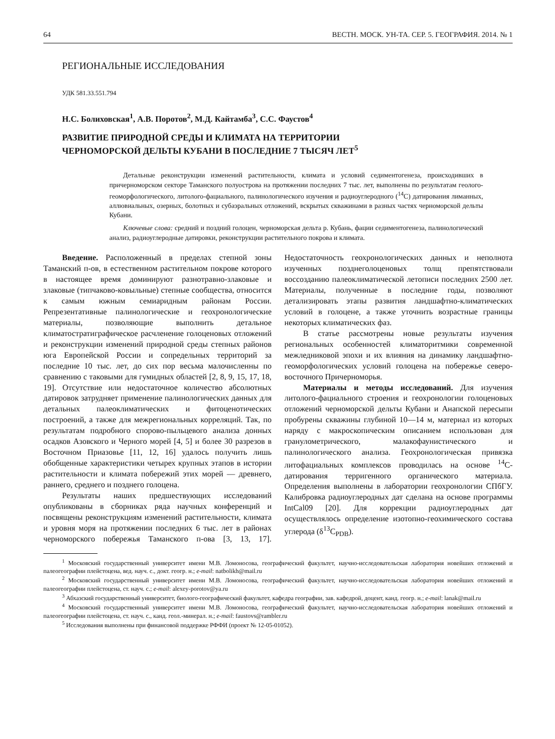64 ВЕСТН. МОСК. УН-ТА. СЕР. 5. ГЕОГРАФИЯ. 2014. № 1
РЕГИОНАЛЬНЫЕ ИССЛЕДОВАНИЯ
УДК 581.33.551.794
Н.С. Болиховская<sup>1</sup>, А.В. Поротов<sup>2</sup>, М.Д. Кайтамба<sup>3</sup>, С.С. Фаустов<sup>4</sup>
РАЗВИТИЕ ПРИРОДНОЙ СРЕДЫ И КЛИМАТА НА ТЕРРИТОРИИ
ЧЕРНОМОРСКОЙ ДЕЛЬТЫ КУБАНИ В ПОСЛЕДНИЕ 7 ТЫСЯЧ ЛЕТ<sup>5</sup>
Детальные реконструкции изменений растительности, климата и условий седиментогенеза, происходивших в причерноморском секторе Таманского полуострова на протяжении последних 7 тыс. лет, выполнены по результатам геолого-геоморфологического, литолого-фациального, палинологического изучения и радиоуглеродного (<sup>14</sup>C) датирования лиманных, аллювиальных, озерных, болотных и субаэральных отложений, вскрытых скважинами в разных частях черноморской дельты Кубани.
Ключевые слова: средний и поздний голоцен, черноморская дельта р. Кубань, фации седиментогенеза, палинологический анализ, радиоуглеродные датировки, реконструкции растительного покрова и климата.
Введение. Расположенный в пределах степной зоны Таманский п-ов, в естественном растительном покрове которого в настоящее время доминируют разнотравно-злаковые и злаковые (типчаково-ковыльные) степные сообщества, относится к самым южным семиаридным районам России. Репрезентативные палинологические и геохронологические материалы, позволяющие выполнить детальное климатостратиграфическое расчленение голоценовых отложений и реконструкции изменений природной среды степных районов юга Европейской России и сопредельных территорий за последние 10 тыс. лет, до сих пор весьма малочисленны по сравнению с таковыми для гумидных областей [2, 8, 9, 15, 17, 18, 19]. Отсутствие или недостаточное количество абсолютных датировок затрудняет применение палинологических данных для детальных палеоклиматических и фитоценотических построений, а также для межрегиональных корреляций. Так, по результатам подробного спорово-пыльцевого анализа донных осадков Азовского и Черного морей [4, 5] и более 30 разрезов в Восточном Приазовье [11, 12, 16] удалось получить лишь обобщенные характеристики четырех крупных этапов в истории растительности и климата побережий этих морей — древнего, раннего, среднего и позднего голоцена.
Результаты наших предшествующих исследований опубликованы в сборниках ряда научных конференций и посвящены реконструкциям изменений растительности, климата и уровня моря на протяжении последних 6 тыс. лет в районах черноморского побережья Таманского п-ова [3, 13, 17]. Недостаточность геохронологических данных и неполнота изученных позднеголоценовых толщ препятствовали воссозданию палеоклиматической летописи последних 2500 лет. Материалы, полученные в последние годы, позволяют детализировать этапы развития ландшафтно-климатических условий в голоцене, а также уточнить возрастные границы некоторых климатических фаз.
В статье рассмотрены новые результаты изучения региональных особенностей климаторитмики современной межледниковой эпохи и их влияния на динамику ландшафтно-геоморфологических условий голоцена на побережье северо-восточного Причерноморья.
Материалы и методы исследований. Для изучения литолого-фациального строения и геохронологии голоценовых отложений черноморской дельты Кубани и Анапской пересыпи пробурены скважины глубиной 10—14 м, материал из которых наряду с макроскопическим описанием использован для гранулометрического, малакофаунистического и палинологического анализа. Геохронологическая привязка литофациальных комплексов проводилась на основе <sup>14</sup>C-датирования терригенного органического материала. Определения выполнены в лаборатории геохронологии СПбГУ. Калибровка радиоуглеродных дат сделана на основе программы IntCal09 [20]. Для коррекции радиоуглеродных дат осуществлялось определение изотопно-геохимического состава углерода (δ<sup>13</sup>C<sub>PDB</sub>).
<sup>1</sup> Московский государственный университет имени М.В. Ломоносова, географический факультет, научно-исследовательская лаборатория новейших отложений и палеогеографии плейстоцена, вед. науч. с., докт. геогр. н.; e-mail: natbolikh@mail.ru
<sup>2</sup> Московский государственный университет имени М.В. Ломоносова, географический факультет, научно-исследовательская лаборатория новейших отложений и палеогеографии плейстоцена, ст. науч. с.; e-mail: alexey-porotov@ya.ru
<sup>3</sup> Абхазский государственный университет, биолого-географический факультет, кафедра географии, зав. кафедрой, доцент, канд. геогр. н.; e-mail: lanak@mail.ru
<sup>4</sup> Московский государственный университет имени М.В. Ломоносова, географический факультет, научно-исследовательская лаборатория новейших отложений и палеогеографии плейстоцена, ст. науч. с., канд. геол.-минерал. н.; e-mail: faustovs@rambler.ru
<sup>5</sup> Исследования выполнены при финансовой поддержке РФФИ (проект № 12-05-01052).